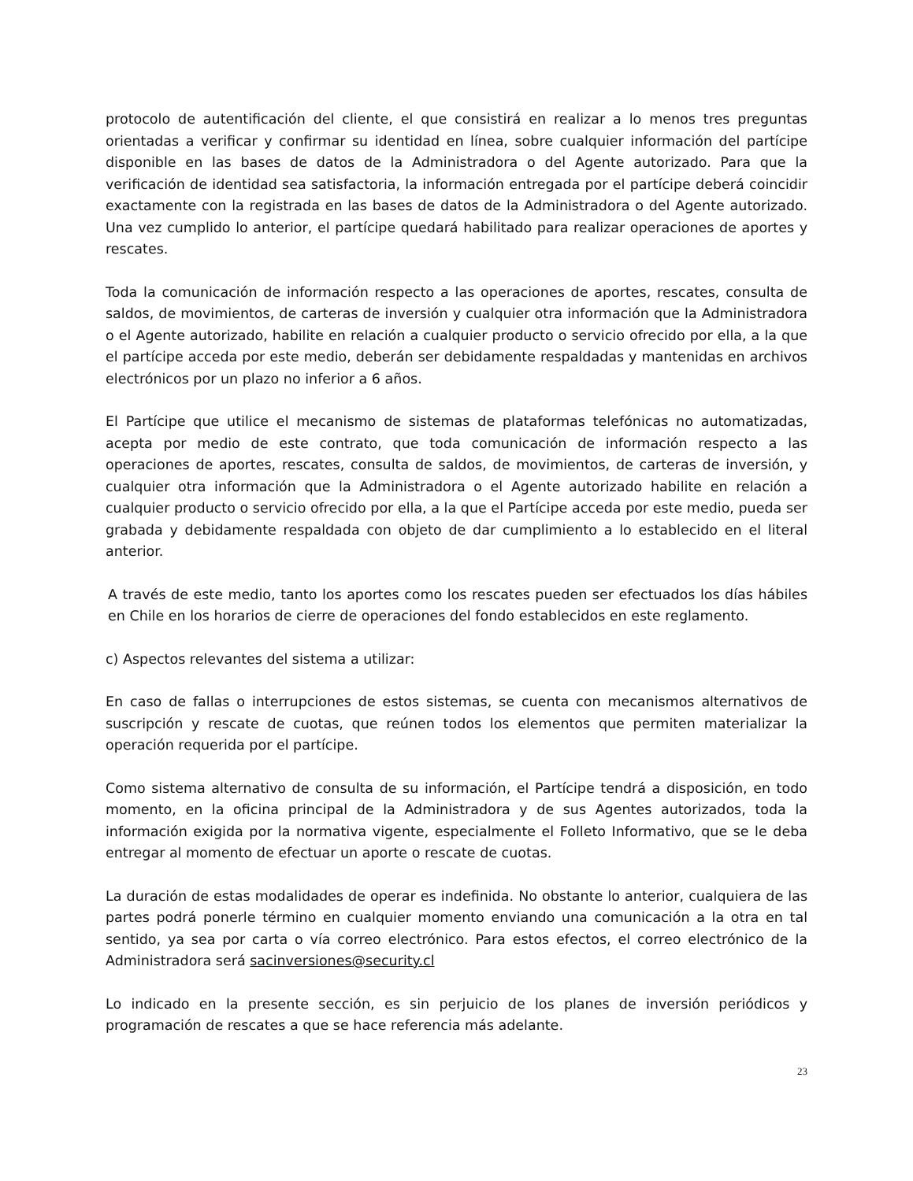protocolo de autentificación del cliente, el que consistirá en realizar a lo menos tres preguntas orientadas a verificar y confirmar su identidad en línea, sobre cualquier información del partícipe disponible en las bases de datos de la Administradora o del Agente autorizado. Para que la verificación de identidad sea satisfactoria, la información entregada por el partícipe deberá coincidir exactamente con la registrada en las bases de datos de la Administradora o del Agente autorizado. Una vez cumplido lo anterior, el partícipe quedará habilitado para realizar operaciones de aportes y rescates.
Toda la comunicación de información respecto a las operaciones de aportes, rescates, consulta de saldos, de movimientos, de carteras de inversión y cualquier otra información que la Administradora o el Agente autorizado, habilite en relación a cualquier producto o servicio ofrecido por ella, a la que el partícipe acceda por este medio, deberán ser debidamente respaldadas y mantenidas en archivos electrónicos por un plazo no inferior a 6 años.
El Partícipe que utilice el mecanismo de sistemas de plataformas telefónicas no automatizadas, acepta por medio de este contrato, que toda comunicación de información respecto a las operaciones de aportes, rescates, consulta de saldos, de movimientos, de carteras de inversión, y cualquier otra información que la Administradora o el Agente autorizado habilite en relación a cualquier producto o servicio ofrecido por ella, a la que el Partícipe acceda por este medio, pueda ser grabada y debidamente respaldada con objeto de dar cumplimiento a lo establecido en el literal anterior.
A través de este medio, tanto los aportes como los rescates pueden ser efectuados los días hábiles en Chile en los horarios de cierre de operaciones del fondo establecidos en este reglamento.
c) Aspectos relevantes del sistema a utilizar:
En caso de fallas o interrupciones de estos sistemas, se cuenta con mecanismos alternativos de suscripción y rescate de cuotas, que reúnen todos los elementos que permiten materializar la operación requerida por el partícipe.
Como sistema alternativo de consulta de su información, el Partícipe tendrá a disposición, en todo momento, en la oficina principal de la Administradora y de sus Agentes autorizados, toda la información exigida por la normativa vigente, especialmente el Folleto Informativo, que se le deba entregar al momento de efectuar un aporte o rescate de cuotas.
La duración de estas modalidades de operar es indefinida. No obstante lo anterior, cualquiera de las partes podrá ponerle término en cualquier momento enviando una comunicación a la otra en tal sentido, ya sea por carta o vía correo electrónico. Para estos efectos, el correo electrónico de la Administradora será sacinversiones@security.cl
Lo indicado en la presente sección, es sin perjuicio de los planes de inversión periódicos y programación de rescates a que se hace referencia más adelante.
23